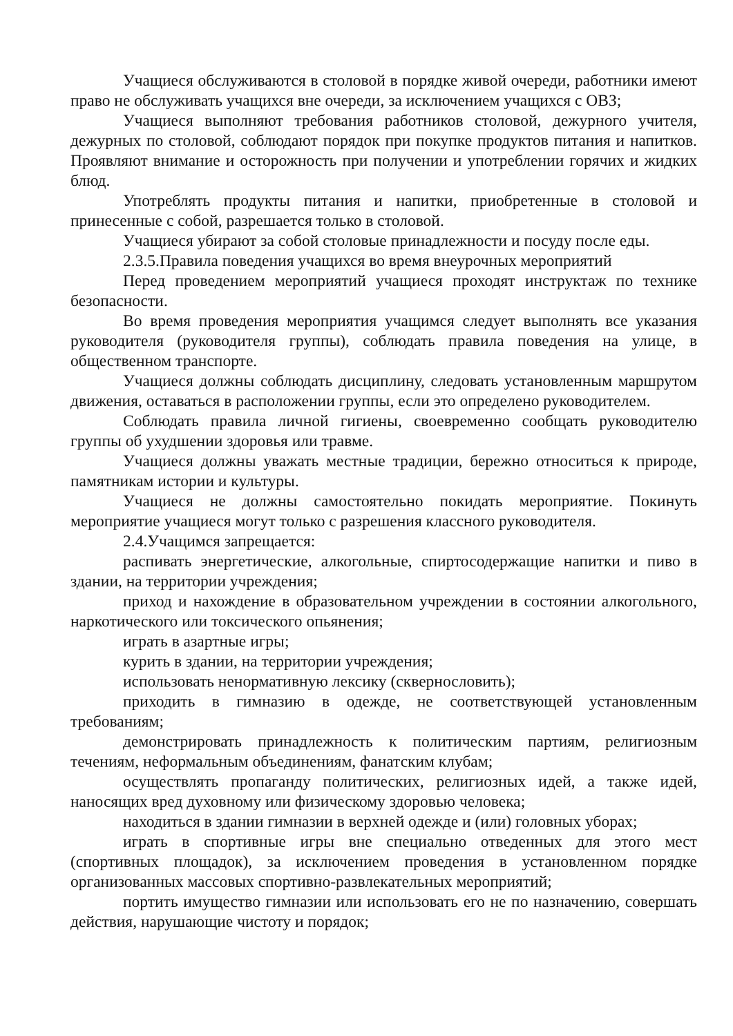Учащиеся обслуживаются в столовой в порядке живой очереди, работники имеют право не обслуживать учащихся вне очереди, за исключением учащихся с ОВЗ;
Учащиеся выполняют требования работников столовой, дежурного учителя, дежурных по столовой, соблюдают порядок при покупке продуктов питания и напитков. Проявляют внимание и осторожность при получении и употреблении горячих и жидких блюд.
Употреблять продукты питания и напитки, приобретенные в столовой и принесенные с собой, разрешается только в столовой.
Учащиеся убирают за собой столовые принадлежности и посуду после еды.
2.3.5.Правила поведения учащихся во время внеурочных мероприятий
Перед проведением мероприятий учащиеся проходят инструктаж по технике безопасности.
Во время проведения мероприятия учащимся следует выполнять все указания руководителя (руководителя группы), соблюдать правила поведения на улице, в общественном транспорте.
Учащиеся должны соблюдать дисциплину, следовать установленным маршрутом движения, оставаться в расположении группы, если это определено руководителем.
Соблюдать правила личной гигиены, своевременно сообщать руководителю группы об ухудшении здоровья или травме.
Учащиеся должны уважать местные традиции, бережно относиться к природе, памятникам истории и культуры.
Учащиеся не должны самостоятельно покидать мероприятие. Покинуть мероприятие учащиеся могут только с разрешения классного руководителя.
2.4.Учащимся запрещается:
распивать энергетические, алкогольные, спиртосодержащие напитки и пиво в здании, на территории учреждения;
приход и нахождение в образовательном учреждении в состоянии алкогольного, наркотического или токсического опьянения;
играть в азартные игры;
курить в здании, на территории учреждения;
использовать ненормативную лексику (сквернословить);
приходить в гимназию в одежде, не соответствующей установленным требованиям;
демонстрировать принадлежность к политическим партиям, религиозным течениям, неформальным объединениям, фанатским клубам;
осуществлять пропаганду политических, религиозных идей, а также идей, наносящих вред духовному или физическому здоровью человека;
находиться в здании гимназии в верхней одежде и (или) головных уборах;
играть в спортивные игры вне специально отведенных для этого мест (спортивных площадок), за исключением проведения в установленном порядке организованных массовых спортивно-развлекательных мероприятий;
портить имущество гимназии или использовать его не по назначению, совершать действия, нарушающие чистоту и порядок;